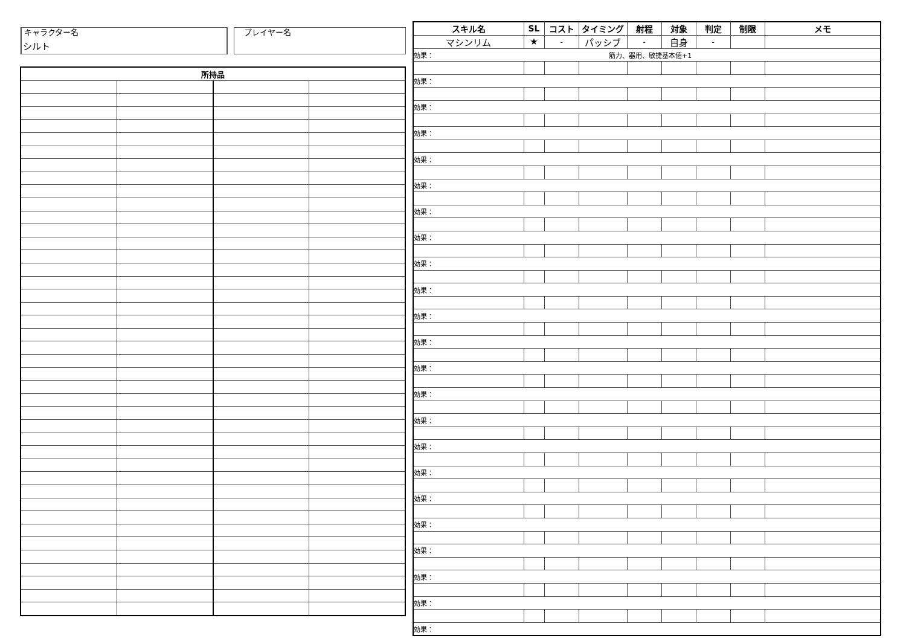キャラクター名
シルト
プレイヤー名
| 所持品 | | | |
| --- | --- | --- | --- |
| スキル名 | SL | コスト | タイミング | 射程 | 対象 | 判定 | 制限 | メモ |
| --- | --- | --- | --- | --- | --- | --- | --- | --- |
| マシンリム | ★ | - | パッシブ | - | 自身 | - | | |
| 効果： 筋力、器用、敏捷基本値+1 | | | | | | | | |
| 効果： | | | | | | | | |
| 効果： | | | | | | | | |
| 効果： | | | | | | | | |
| 効果： | | | | | | | | |
| 効果： | | | | | | | | |
| 効果： | | | | | | | | |
| 効果： | | | | | | | | |
| 効果： | | | | | | | | |
| 効果： | | | | | | | | |
| 効果： | | | | | | | | |
| 効果： | | | | | | | | |
| 効果： | | | | | | | | |
| 効果： | | | | | | | | |
| 効果： | | | | | | | | |
| 効果： | | | | | | | | |
| 効果： | | | | | | | | |
| 効果： | | | | | | | | |
| 効果： | | | | | | | | |
| 効果： | | | | | | | | |
| 効果： | | | | | | | | |
| 効果： | | | | | | | | |
| 効果： | | | | | | | | |